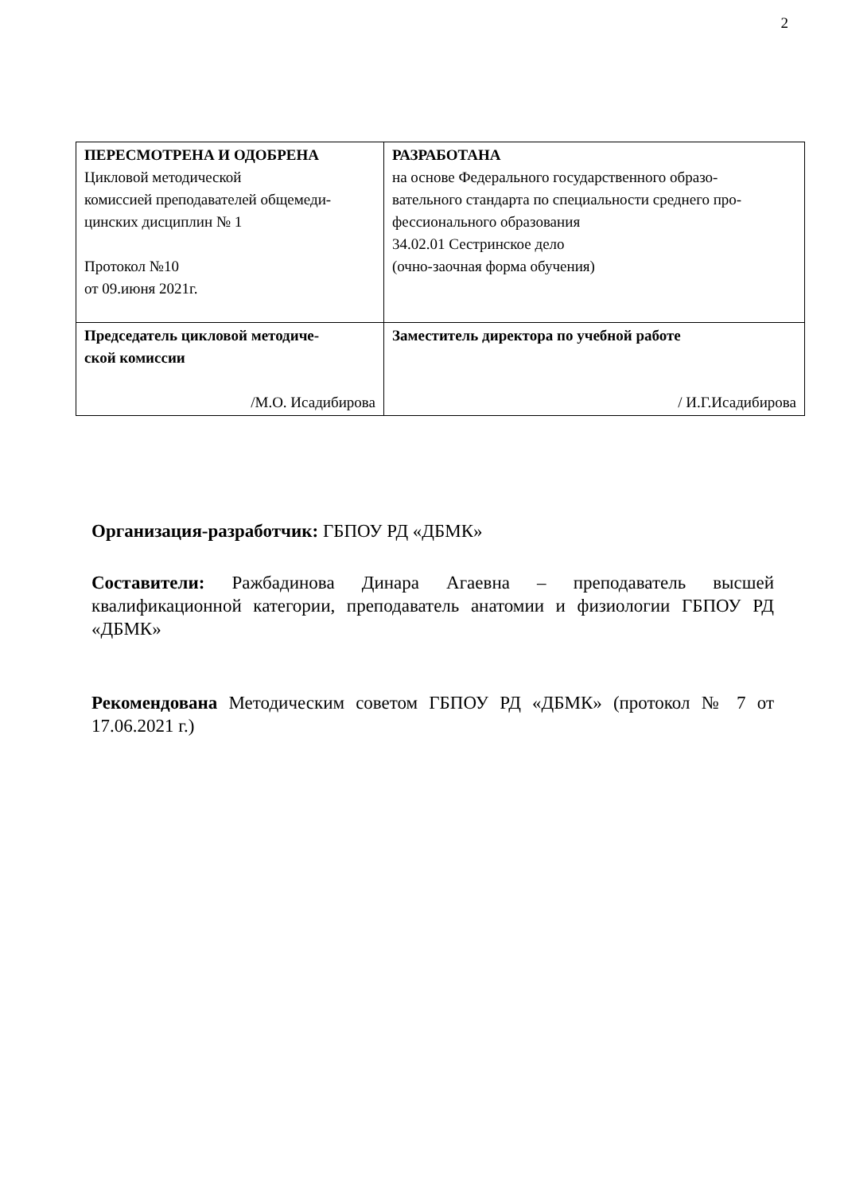2
| ПЕРЕСМОТРЕНА И ОДОБРЕНА Цикловой методической комиссией преподавателей общемеди- цинских дисциплин № 1 Протокол №10 от 09.июня 2021г. | РАЗРАБОТАНА на основе Федерального государственного образо- вательного стандарта по специальности среднего про- фессионального образования 34.02.01 Сестринское дело (очно-заочная форма обучения) |
| Председатель цикловой методиче- ской комиссии /М.О. Исадибирова | Заместитель директора по учебной работе / И.Г.Исадибирова |
Организация-разработчик: ГБПОУ РД «ДБМК»
Составители: Ражбадинова Динара Агаевна – преподаватель высшей квалификационной категории, преподаватель анатомии и физиологии ГБПОУ РД «ДБМК»
Рекомендована Методическим советом ГБПОУ РД «ДБМК» (протокол № 7 от 17.06.2021 г.)